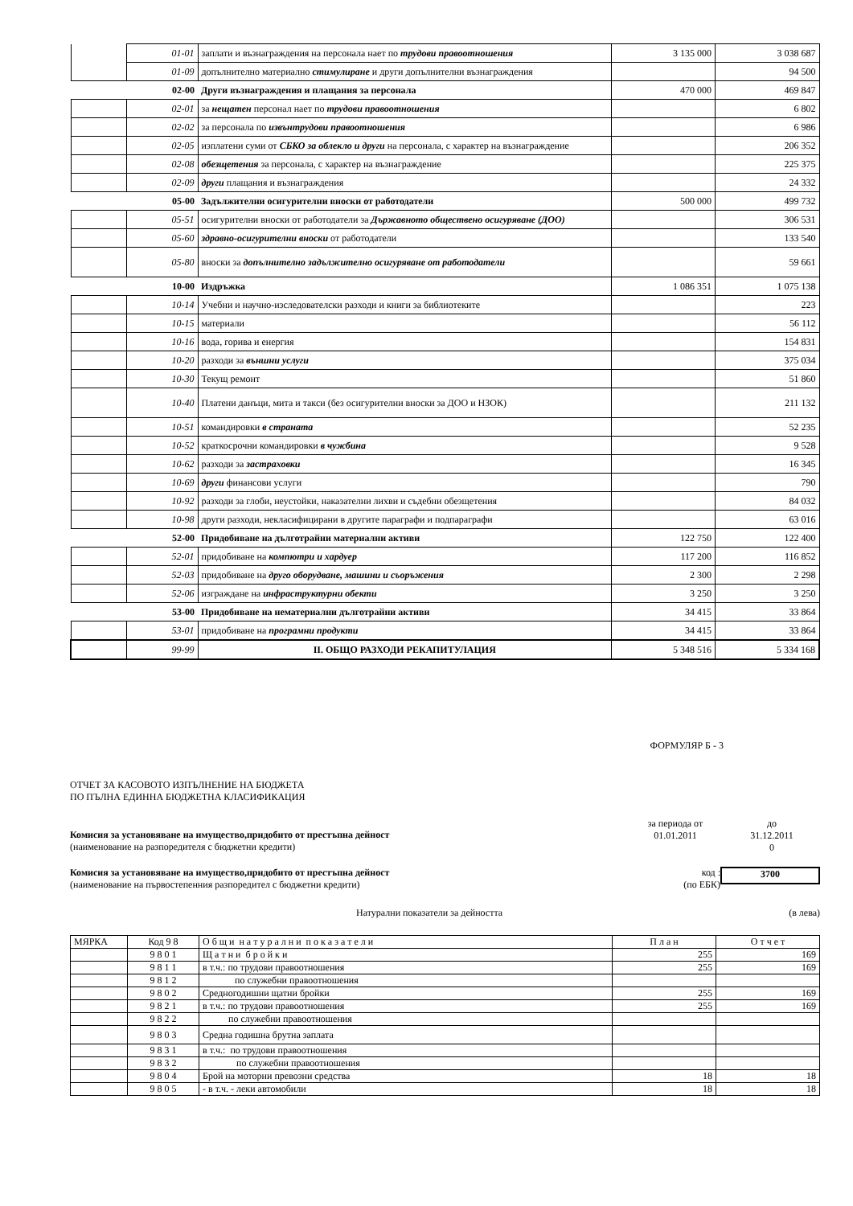| | 01-01 | заплати и възнаграждения на персонала нает по трудови правоотношения | 3 135 000 | 3 038 687 |
| | 01-09 | допълнително материално стимулиране и други допълнителни възнаграждения | | 94 500 |
| 02-00 | | Други възнаграждения и плащания за персонала | 470 000 | 469 847 |
| | 02-01 | за нещатен персонал нает по трудови правоотношения | | 6 802 |
| | 02-02 | за персонала по извънтрудови правоотношения | | 6 986 |
| | 02-05 | изплатени суми от СБКО за облекло и други на персонала, с характер на възнаграждение | | 206 352 |
| | 02-08 | обезщетения за персонала, с характер на възнаграждение | | 225 375 |
| | 02-09 | други плащания и възнаграждения | | 24 332 |
| 05-00 | | Задължителни осигурителни вноски от работодатели | 500 000 | 499 732 |
| | 05-51 | осигурителни вноски от работодатели за Държавното обществено осигуряване (ДОО) | | 306 531 |
| | 05-60 | здравно-осигурителни вноски от работодатели | | 133 540 |
| | 05-80 | вноски за допълнително задължително осигуряване от работодатели | | 59 661 |
| 10-00 | | Издръжка | 1 086 351 | 1 075 138 |
| | 10-14 | Учебни и научно-изследователски разходи и книги за библиотеките | | 223 |
| | 10-15 | материали | | 56 112 |
| | 10-16 | вода, горива и енергия | | 154 831 |
| | 10-20 | разходи за външни услуги | | 375 034 |
| | 10-30 | Текущ ремонт | | 51 860 |
| | 10-40 | Платени данъци, мита и такси (без осигурителни вноски за ДОО и НЗОК) | | 211 132 |
| | 10-51 | командировки в страната | | 52 235 |
| | 10-52 | краткосрочни командировки в чужбина | | 9 528 |
| | 10-62 | разходи за застраховки | | 16 345 |
| | 10-69 | други финансови услуги | | 790 |
| | 10-92 | разходи за глоби, неустойки, наказателни лихви и съдебни обезщетения | | 84 032 |
| | 10-98 | други разходи, некласифицирани в другите параграфи и подпараграфи | | 63 016 |
| 52-00 | | Придобиване на дълготрайни материални активи | 122 750 | 122 400 |
| | 52-01 | придобиване на компютри и хардуер | 117 200 | 116 852 |
| | 52-03 | придобиване на друго оборудване, машини и съоръжения | 2 300 | 2 298 |
| | 52-06 | изграждане на инфраструктурни обекти | 3 250 | 3 250 |
| 53-00 | | Придобиване на нематериални дълготрайни активи | 34 415 | 33 864 |
| | 53-01 | придобиване на програмни продукти | 34 415 | 33 864 |
| | 99-99 | II. ОБЩО РАЗХОДИ РЕКАПИТУЛАЦИЯ | 5 348 516 | 5 334 168 |
ФОРМУЛЯР Б - 3
ОТЧЕТ ЗА КАСОВОТО ИЗПЪЛНЕНИЕ НА БЮДЖЕТА
ПО ПЪЛНА ЕДИННА БЮДЖЕТНА КЛАСИФИКАЦИЯ
Комисия за установяване на имущество,придобито от престъпна дейност
(наименование на разпоредителя с бюджетни кредити)
за периода от
01.01.2011
до
31.12.2011
0
Комисия за установяване на имущество,придобито от престъпна дейност
(наименование на първостепенния разпоредител с бюджетни кредити)
код :
(по ЕБК)
3700
Натурални показатели за дейността
(в лева)
| МЯРКА | Код 9 8 | О б щ и н а т у р а л н и п о к а з а т е л и | П л а н | О т ч е т |
| | 9 8 0 1 | Щ а т н и б р о й к и | 255 | 169 |
| | 9 8 1 1 | в т.ч.: по трудови правоотношения | 255 | 169 |
| | 9 8 1 2 | по служебни правоотношения | | |
| | 9 8 0 2 | Средногодишни щатни бройки | 255 | 169 |
| | 9 8 2 1 | в т.ч.: по трудови правоотношения | 255 | 169 |
| | 9 8 2 2 | по служебни правоотношения | | |
| | 9 8 0 3 | Средна годишна брутна заплата | | |
| | 9 8 3 1 | в т.ч.: по трудови правоотношения | | |
| | 9 8 3 2 | по служебни правоотношения | | |
| | 9 8 0 4 | Брой на моторни превозни средства | 18 | 18 |
| | 9 8 0 5 | - в т.ч. - леки автомобили | 18 | 18 |